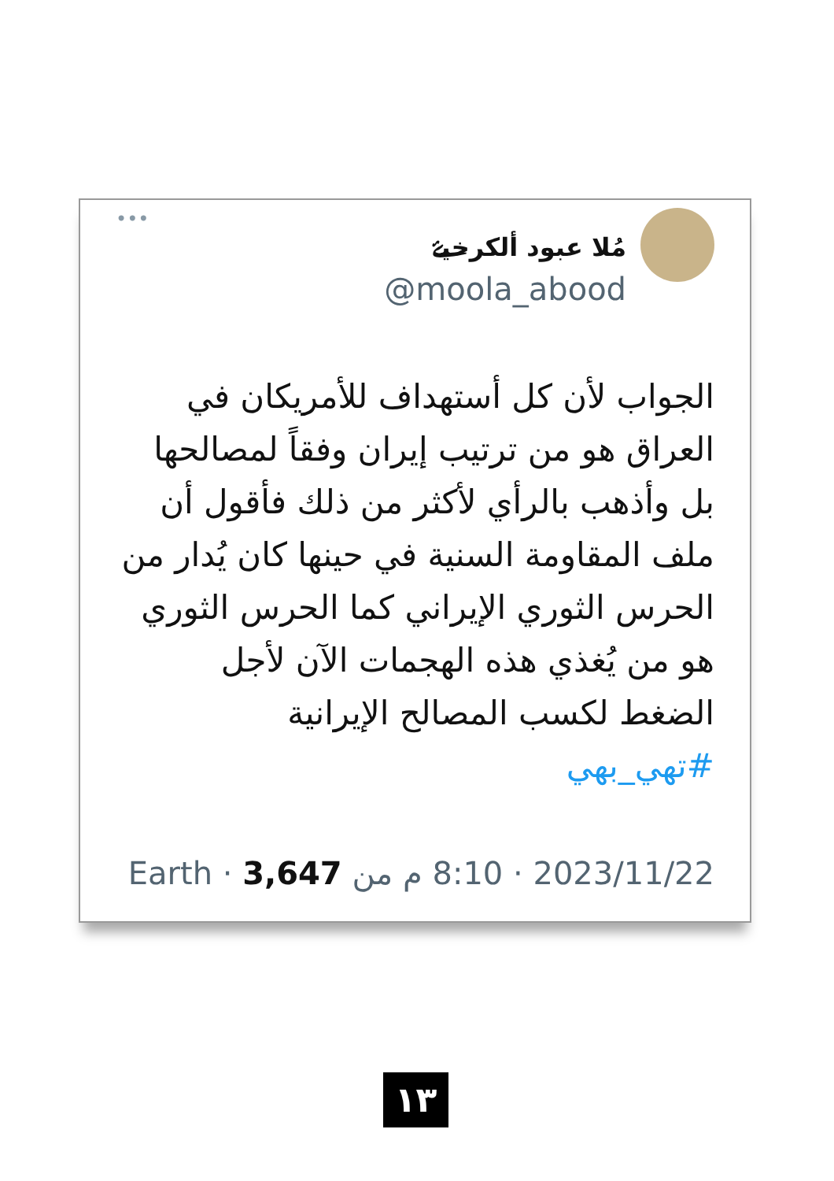مُلا عبود ألكرخيۓ
@moola_abood
•••
الجواب لأن كل أستهداف للأمريكان في العراق هو من ترتيب إيران وفقاً لمصالحها بل وأذهب بالرأي لأكثر من ذلك فأقول أن ملف المقاومة السنية في حينها كان يُدار من الحرس الثوري الإيراني كما الحرس الثوري هو من يُغذي هذه الهجمات الآن لأجل الضغط لكسب المصالح الإيرانية
#تهي_بهي
2023/11/22 · 8:10 م من Earth · 3,647
١٣